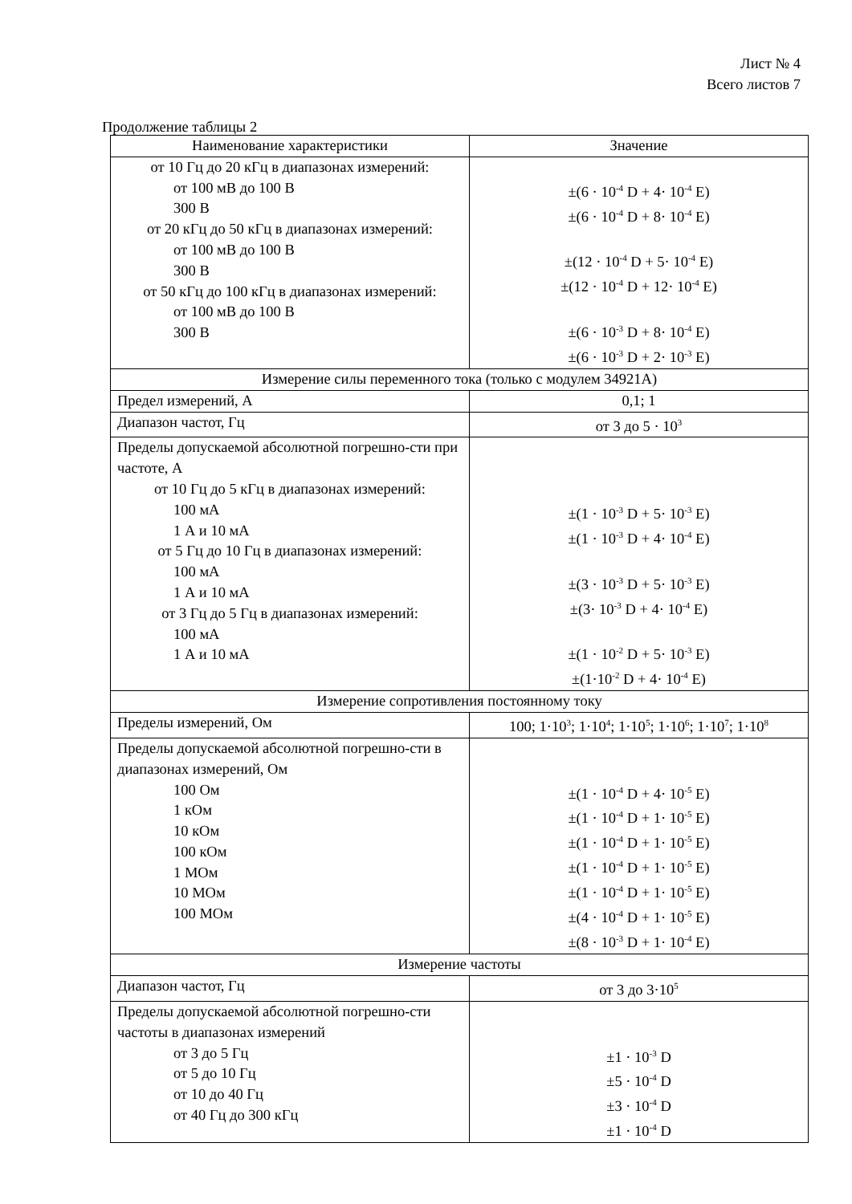Лист № 4
Всего листов 7
Продолжение таблицы 2
| Наименование характеристики | Значение |
| --- | --- |
| от 10 Гц до 20 кГц в диапазонах измерений: от 100 мВ до 100 В 300 В от 20 кГц до 50 кГц в диапазонах измерений: от 100 мВ до 100 В 300 В от 50 кГц до 100 кГц в диапазонах измерений: от 100 мВ до 100 В 300 В | ±(6 · 10<sup>-4</sup> D + 4· 10<sup>-4</sup> E) ±(6 · 10<sup>-4</sup> D + 8· 10<sup>-4</sup> E) ±(12 · 10<sup>-4</sup> D + 5· 10<sup>-4</sup> E) ±(12 · 10<sup>-4</sup> D + 12· 10<sup>-4</sup> E) ±(6 · 10<sup>-3</sup> D + 8· 10<sup>-4</sup> E) ±(6 · 10<sup>-3</sup> D + 2· 10<sup>-3</sup> E) |
| Измерение силы переменного тока (только с модулем 34921A) | |
| Предел измерений, А | 0,1; 1 |
| Диапазон частот, Гц | от 3 до 5 · 10<sup>3</sup> |
| Пределы допускаемой абсолютной погрешно-сти при частоте, А от 10 Гц до 5 кГц в диапазонах измерений: 100 мА 1 А и 10 мА от 5 Гц до 10 Гц в диапазонах измерений: 100 мА 1 А и 10 мА от 3 Гц до 5 Гц в диапазонах измерений: 100 мА 1 А и 10 мА | ±(1 · 10<sup>-3</sup> D + 5· 10<sup>-3</sup> E) ±(1 · 10<sup>-3</sup> D + 4· 10<sup>-4</sup> E) ±(3 · 10<sup>-3</sup> D + 5· 10<sup>-3</sup> E) ±(3· 10<sup>-3</sup> D + 4· 10<sup>-4</sup> E) ±(1 · 10<sup>-2</sup> D + 5· 10<sup>-3</sup> E) ±(1·10<sup>-2</sup> D + 4· 10<sup>-4</sup> E) |
| Измерение сопротивления постоянному току | |
| Пределы измерений, Ом | 100; 1·10<sup>3</sup>; 1·10<sup>4</sup>; 1·10<sup>5</sup>; 1·10<sup>6</sup>; 1·10<sup>7</sup>; 1·10<sup>8</sup> |
| Пределы допускаемой абсолютной погрешно-сти в диапазонах измерений, Ом 100 Ом 1 кОм 10 кОм 100 кОм 1 МОм 10 МОм 100 МОм | ±(1 · 10<sup>-4</sup> D + 4· 10<sup>-5</sup> E) ±(1 · 10<sup>-4</sup> D + 1· 10<sup>-5</sup> E) ±(1 · 10<sup>-4</sup> D + 1· 10<sup>-5</sup> E) ±(1 · 10<sup>-4</sup> D + 1· 10<sup>-5</sup> E) ±(1 · 10<sup>-4</sup> D + 1· 10<sup>-5</sup> E) ±(4 · 10<sup>-4</sup> D + 1· 10<sup>-5</sup> E) ±(8 · 10<sup>-3</sup> D + 1· 10<sup>-4</sup> E) |
| Измерение частоты | |
| Диапазон частот, Гц | от 3 до 3·10<sup>5</sup> |
| Пределы допускаемой абсолютной погрешно-сти частоты в диапазонах измерений от 3 до 5 Гц от 5 до 10 Гц от 10 до 40 Гц от 40 Гц до 300 кГц | ±1 · 10<sup>-3</sup> D ±5 · 10<sup>-4</sup> D ±3 · 10<sup>-4</sup> D ±1 · 10<sup>-4</sup> D |